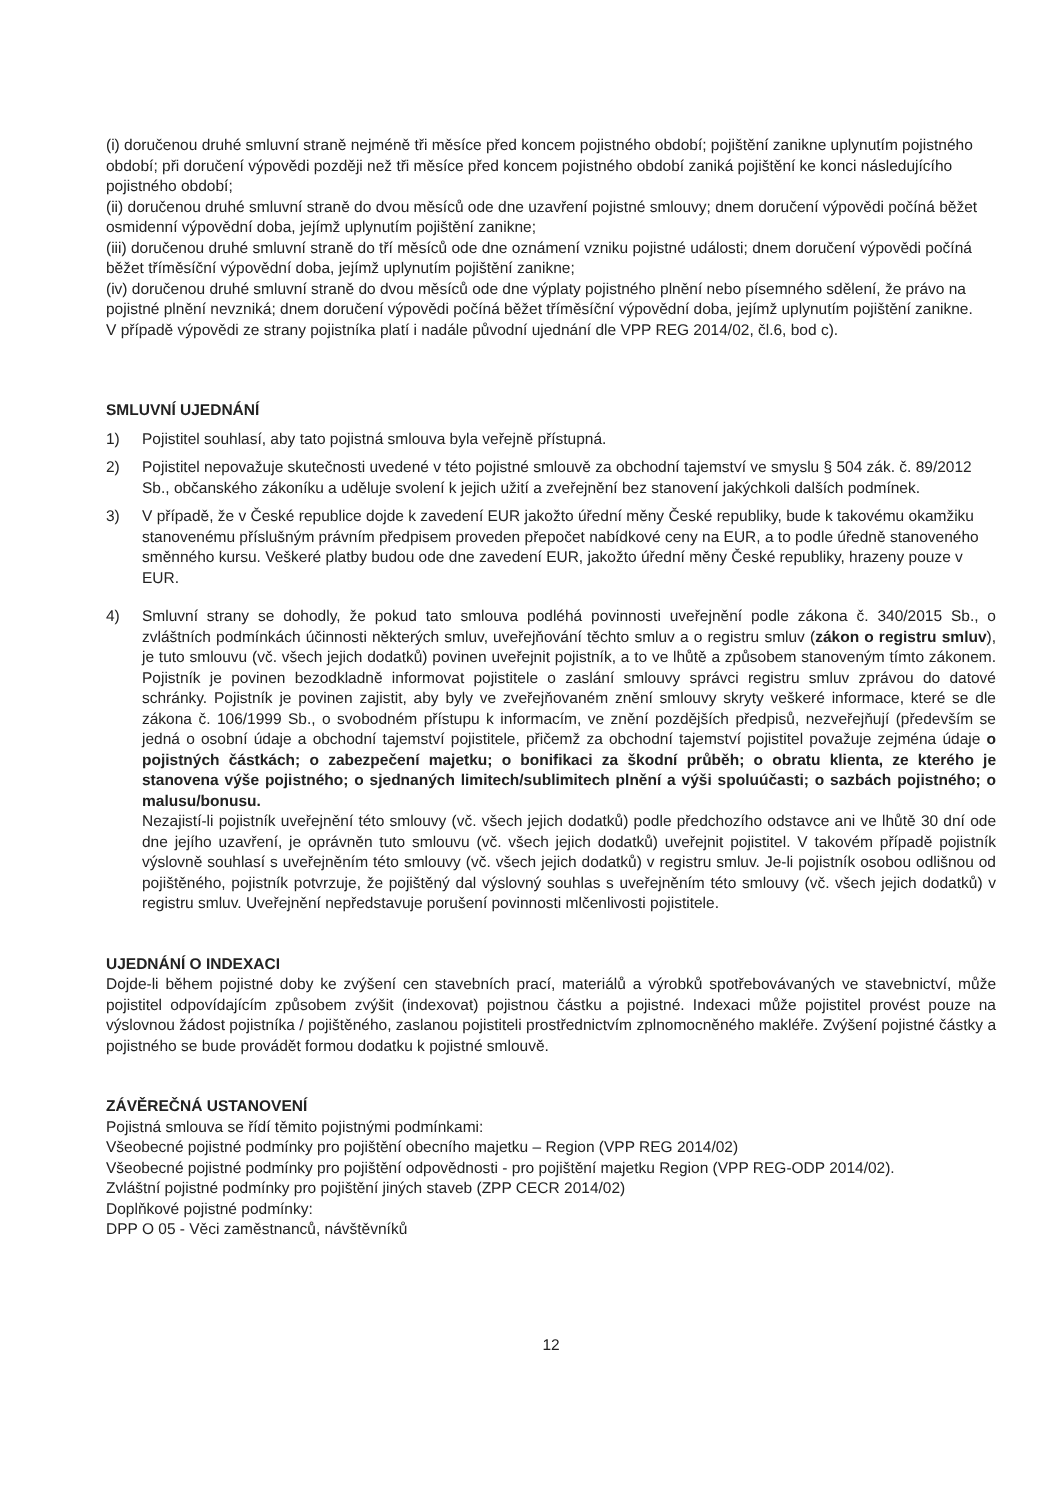(i) doručenou druhé smluvní straně nejméně tři měsíce před koncem pojistného období; pojištění zanikne uplynutím pojistného období; při doručení výpovědi později než tři měsíce před koncem pojistného období zaniká pojištění ke konci následujícího pojistného období;
(ii) doručenou druhé smluvní straně do dvou měsíců ode dne uzavření pojistné smlouvy; dnem doručení výpovědi počíná běžet osmidenní výpovědní doba, jejímž uplynutím pojištění zanikne;
(iii) doručenou druhé smluvní straně do tří měsíců ode dne oznámení vzniku pojistné události; dnem doručení výpovědi počíná běžet tříměsíční výpovědní doba, jejímž uplynutím pojištění zanikne;
(iv) doručenou druhé smluvní straně do dvou měsíců ode dne výplaty pojistného plnění nebo písemného sdělení, že právo na pojistné plnění nevzniká; dnem doručení výpovědi počíná běžet tříměsíční výpovědní doba, jejímž uplynutím pojištění zanikne.
V případě výpovědi ze strany pojistníka platí i nadále původní ujednání dle VPP REG 2014/02, čl.6, bod c).
SMLUVNÍ UJEDNÁNÍ
1) Pojistitel souhlasí, aby tato pojistná smlouva byla veřejně přístupná.
2) Pojistitel nepovažuje skutečnosti uvedené v této pojistné smlouvě za obchodní tajemství ve smyslu § 504 zák. č. 89/2012 Sb., občanského zákoníku a uděluje svolení k jejich užití a zveřejnění bez stanovení jakýchkoli dalších podmínek.
3) V případě, že v České republice dojde k zavedení EUR jakožto úřední měny České republiky, bude k takovému okamžiku stanovenému příslušným právním předpisem proveden přepočet nabídkové ceny na EUR, a to podle úředně stanoveného směnného kursu. Veškeré platby budou ode dne zavedení EUR, jakožto úřední měny České republiky, hrazeny pouze v EUR.
4) Smluvní strany se dohodly, že pokud tato smlouva podléhá povinnosti uveřejnění podle zákona č. 340/2015 Sb., o zvláštních podmínkách účinnosti některých smluv, uveřejňování těchto smluv a o registru smluv (zákon o registru smluv), je tuto smlouvu (vč. všech jejich dodatků) povinen uveřejnit pojistník, a to ve lhůtě a způsobem stanoveným tímto zákonem. Pojistník je povinen bezodkladně informovat pojistitele o zaslání smlouvy správci registru smluv zprávou do datové schránky. Pojistník je povinen zajistit, aby byly ve zveřejňovaném znění smlouvy skryty veškeré informace, které se dle zákona č. 106/1999 Sb., o svobodném přístupu k informacím, ve znění pozdějších předpisů, nezveřejňují (především se jedná o osobní údaje a obchodní tajemství pojistitele, přičemž za obchodní tajemství pojistitel považuje zejména údaje o pojistných částkách; o zabezpečení majetku; o bonifikaci za škodní průběh; o obratu klienta, ze kterého je stanovena výše pojistného; o sjednaných limitech/sublimitech plnění a výši spoluúčasti; o sazbách pojistného; o malusu/bonusu.
Nezajistí-li pojistník uveřejnění této smlouvy (vč. všech jejich dodatků) podle předchozího odstavce ani ve lhůtě 30 dní ode dne jejího uzavření, je oprávněn tuto smlouvu (vč. všech jejich dodatků) uveřejnit pojistitel. V takovém případě pojistník výslovně souhlasí s uveřejněním této smlouvy (vč. všech jejich dodatků) v registru smluv. Je-li pojistník osobou odlišnou od pojištěného, pojistník potvrzuje, že pojištěný dal výslovný souhlas s uveřejněním této smlouvy (vč. všech jejich dodatků) v registru smluv. Uveřejnění nepředstavuje porušení povinnosti mlčenlivosti pojistitele.
UJEDNÁNÍ O INDEXACI
Dojde-li během pojistné doby ke zvýšení cen stavebních prací, materiálů a výrobků spotřebovávaných ve stavebnictví, může pojistitel odpovídajícím způsobem zvýšit (indexovat) pojistnou částku a pojistné. Indexaci může pojistitel provést pouze na výslovnou žádost pojistníka / pojištěného, zaslanou pojistiteli prostřednictvím zplnomocněného makléře. Zvýšení pojistné částky a pojistného se bude provádět formou dodatku k pojistné smlouvě.
ZÁVĚREČNÁ USTANOVENÍ
Pojistná smlouva se řídí těmito pojistnými podmínkami:
Všeobecné pojistné podmínky pro pojištění obecního majetku – Region (VPP REG 2014/02)
Všeobecné pojistné podmínky pro pojištění odpovědnosti - pro pojištění majetku Region (VPP REG-ODP 2014/02).
Zvláštní pojistné podmínky pro pojištění jiných staveb (ZPP CECR 2014/02)
Doplňkové pojistné podmínky:
DPP O 05 - Věci zaměstnanců, návštěvníků
12